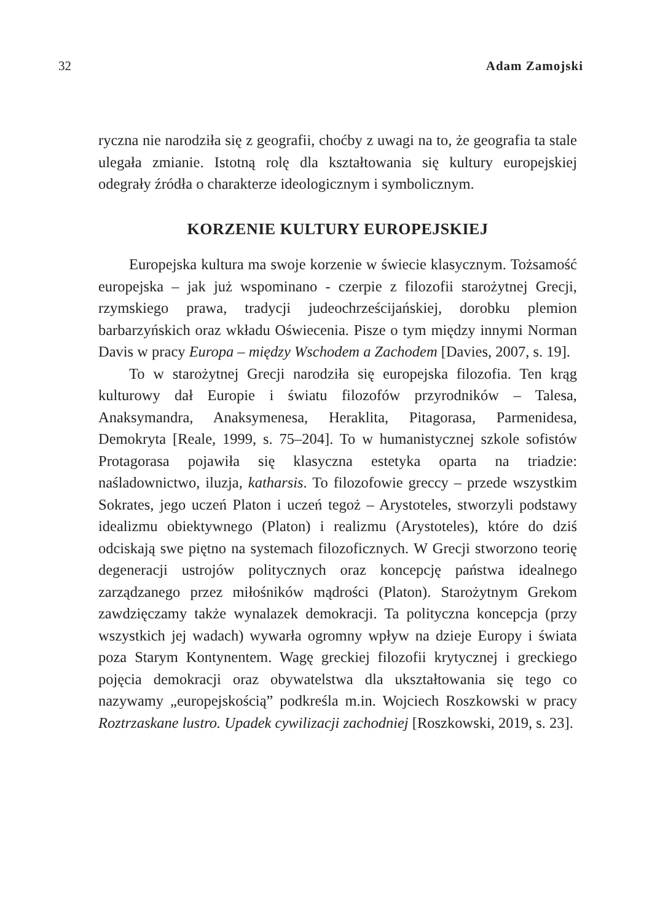32 Adam Zamojski
ryczna nie narodziła się z geografii, choćby z uwagi na to, że geografia ta stale ulegała zmianie. Istotną rolę dla kształtowania się kultury europejskiej odegrały źródła o charakterze ideologicznym i symbolicznym.
KORZENIE KULTURY EUROPEJSKIEJ
Europejska kultura ma swoje korzenie w świecie klasycznym. Tożsamość europejska – jak już wspominano - czerpie z filozofii starożytnej Grecji, rzymskiego prawa, tradycji judeochrześcijańskiej, dorobku plemion barbarzyńskich oraz wkładu Oświecenia. Pisze o tym między innymi Norman Davis w pracy Europa – między Wschodem a Zachodem [Davies, 2007, s. 19].
To w starożytnej Grecji narodziła się europejska filozofia. Ten krąg kulturowy dał Europie i światu filozofów przyrodników – Talesa, Anaksymandra, Anaksymenesa, Heraklita, Pitagorasa, Parmenidesa, Demokryta [Reale, 1999, s. 75–204]. To w humanistycznej szkole sofistów Protagorasa pojawiła się klasyczna estetyka oparta na triadzie: naśladownictwo, iluzja, katharsis. To filozofowie greccy – przede wszystkim Sokrates, jego uczeń Platon i uczeń tegoż – Arystoteles, stworzyli podstawy idealizmu obiektywnego (Platon) i realizmu (Arystoteles), które do dziś odciskają swe piętno na systemach filozoficznych. W Grecji stworzono teorię degeneracji ustrojów politycznych oraz koncepcję państwa idealnego zarządzanego przez miłośników mądrości (Platon). Starożytnym Grekom zawdzięczamy także wynalazek demokracji. Ta polityczna koncepcja (przy wszystkich jej wadach) wywarła ogromny wpływ na dzieje Europy i świata poza Starym Kontynentem. Wagę greckiej filozofii krytycznej i greckiego pojęcia demokracji oraz obywatelstwa dla ukształtowania się tego co nazywamy „europejskością” podkreśla m.in. Wojciech Roszkowski w pracy Roztrzaskane lustro. Upadek cywilizacji zachodniej [Roszkowski, 2019, s. 23].